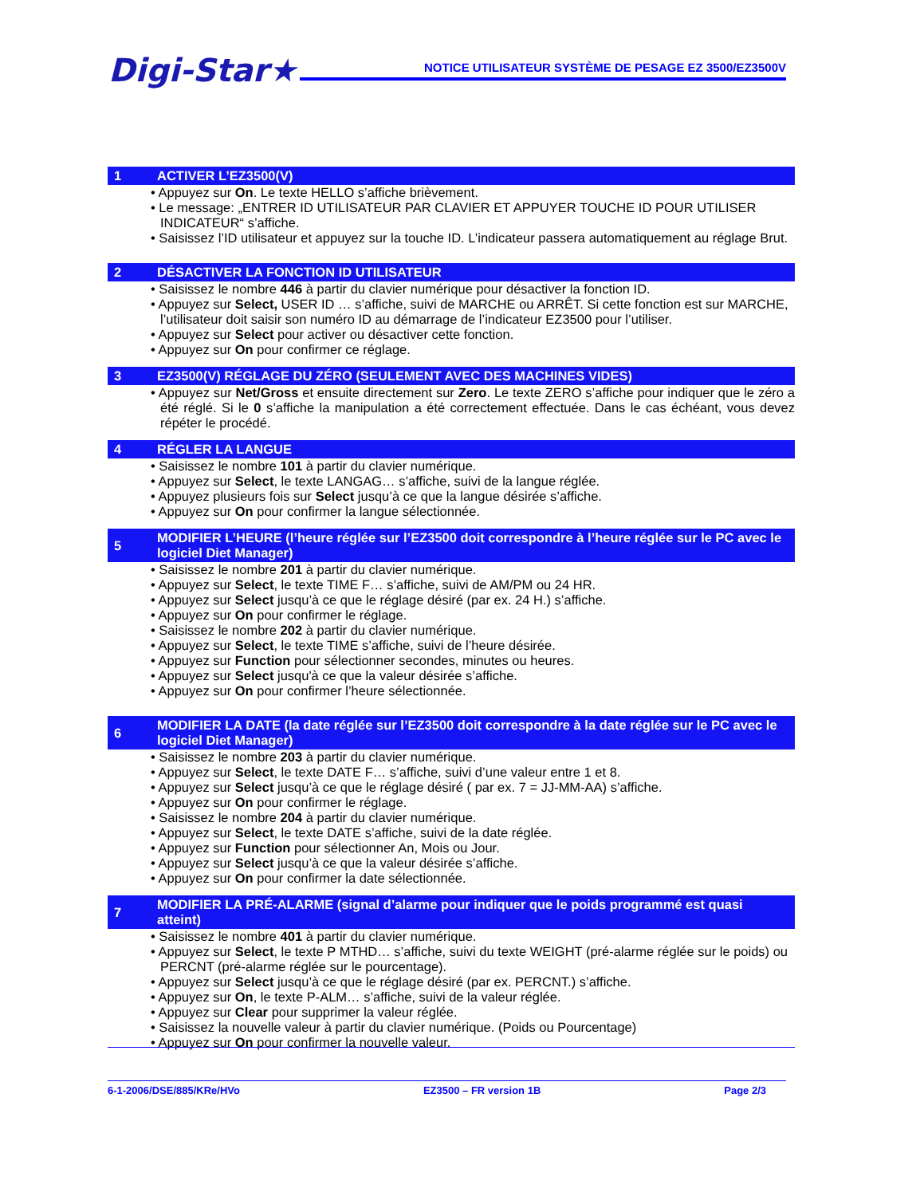Digi-Star★
NOTICE UTILISATEUR SYSTÈME DE PESAGE EZ 3500/EZ3500V
1 ACTIVER L’EZ3500(V)
• Appuyez sur On. Le texte HELLO s’affiche brièvement.
• Le message: „ENTRER ID UTILISATEUR PAR CLAVIER ET APPUYER TOUCHE ID POUR UTILISER INDICATEUR“ s’affiche.
• Saisissez l’ID utilisateur et appuyez sur la touche ID. L’indicateur passera automatiquement au réglage Brut.
2 DÉSACTIVER LA FONCTION ID UTILISATEUR
• Saisissez le nombre 446 à partir du clavier numérique pour désactiver la fonction ID.
• Appuyez sur Select, USER ID … s’affiche, suivi de MARCHE ou ARRÊT. Si cette fonction est sur MARCHE, l’utilisateur doit saisir son numéro ID au démarrage de l’indicateur EZ3500 pour l’utiliser.
• Appuyez sur Select pour activer ou désactiver cette fonction.
• Appuyez sur On pour confirmer ce réglage.
3 EZ3500(V) RÉGLAGE DU ZÉRO (SEULEMENT AVEC DES MACHINES VIDES)
• Appuyez sur Net/Gross et ensuite directement sur Zero. Le texte ZERO s’affiche pour indiquer que le zéro a été réglé. Si le 0 s’affiche la manipulation a été correctement effectuée. Dans le cas échéant, vous devez répéter le procédé.
4 RÉGLER LA LANGUE
• Saisissez le nombre 101 à partir du clavier numérique.
• Appuyez sur Select, le texte LANGAG… s’affiche, suivi de la langue réglée.
• Appuyez plusieurs fois sur Select jusqu’à ce que la langue désirée s’affiche.
• Appuyez sur On pour confirmer la langue sélectionnée.
5 MODIFIER L’HEURE (l’heure réglée sur l’EZ3500 doit correspondre à l’heure réglée sur le PC avec le logiciel Diet Manager)
• Saisissez le nombre 201 à partir du clavier numérique.
• Appuyez sur Select, le texte TIME F… s’affiche, suivi de AM/PM ou 24 HR.
• Appuyez sur Select jusqu’à ce que le réglage désiré (par ex. 24 H.) s’affiche.
• Appuyez sur On pour confirmer le réglage.
• Saisissez le nombre 202 à partir du clavier numérique.
• Appuyez sur Select, le texte TIME s’affiche, suivi de l’heure désirée.
• Appuyez sur Function pour sélectionner secondes, minutes ou heures.
• Appuyez sur Select jusqu'à ce que la valeur désirée s’affiche.
• Appuyez sur On pour confirmer l’heure sélectionnée.
6 MODIFIER LA DATE (la date réglée sur l’EZ3500 doit correspondre à la date réglée sur le PC avec le logiciel Diet Manager)
• Saisissez le nombre 203 à partir du clavier numérique.
• Appuyez sur Select, le texte DATE F… s’affiche, suivi d’une valeur entre 1 et 8.
• Appuyez sur Select jusqu’à ce que le réglage désiré ( par ex. 7 = JJ-MM-AA) s’affiche.
• Appuyez sur On pour confirmer le réglage.
• Saisissez le nombre 204 à partir du clavier numérique.
• Appuyez sur Select, le texte DATE s’affiche, suivi de la date réglée.
• Appuyez sur Function pour sélectionner An, Mois ou Jour.
• Appuyez sur Select jusqu’à ce que la valeur désirée s’affiche.
• Appuyez sur On pour confirmer la date sélectionnée.
7 MODIFIER LA PRÉ-ALARME (signal d’alarme pour indiquer que le poids programmé est quasi atteint)
• Saisissez le nombre 401 à partir du clavier numérique.
• Appuyez sur Select, le texte P MTHD… s’affiche, suivi du texte WEIGHT (pré-alarme réglée sur le poids) ou PERCNT (pré-alarme réglée sur le pourcentage).
• Appuyez sur Select jusqu’à ce que le réglage désiré (par ex. PERCNT.) s’affiche.
• Appuyez sur On, le texte P-ALM… s’affiche, suivi de la valeur réglée.
• Appuyez sur Clear pour supprimer la valeur réglée.
• Saisissez la nouvelle valeur à partir du clavier numérique. (Poids ou Pourcentage)
• Appuyez sur On pour confirmer la nouvelle valeur.
6-1-2006/DSE/885/KRe/HVo EZ3500 – FR version 1B Page 2/3